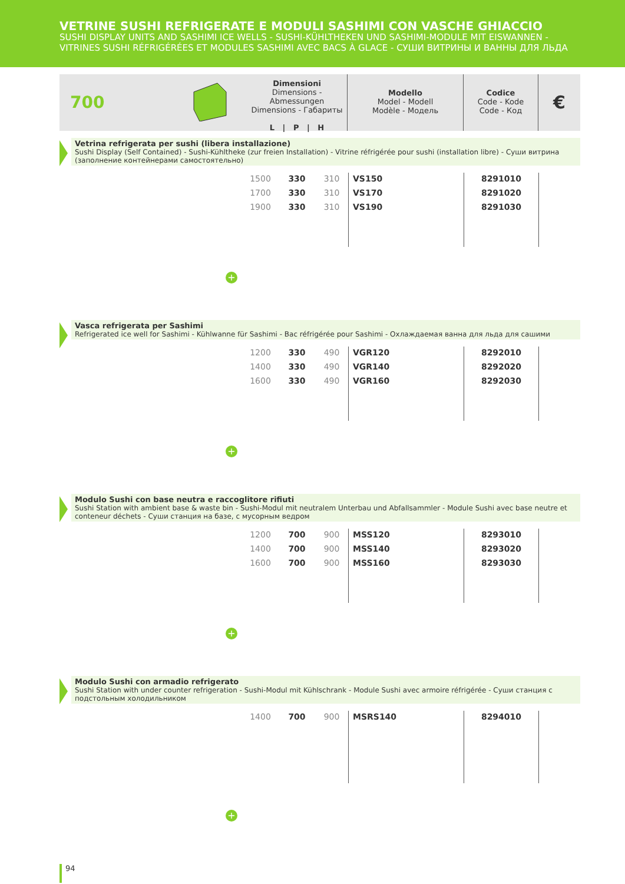VETRINE SUSHI REFRIGERATE E MODULI SASHIMI CON VASCHE GHIACCIO
SUSHI DISPLAY UNITS AND SASHIMI ICE WELLS - SUSHI-KÜHLTHEKEN UND SASHIMI-MODULE MIT EISWANNEN - VITRINES SUSHI RÉFRIGÉRÉES ET MODULES SASHIMI AVEC BACS À GLACE - СУШИ ВИТРИНЫ И ВАННЫ ДЛЯ ЛЬДА
700
Dimensioni
Dimensions - Abmessungen
Dimensions - Габариты
L | P | H
Modello
Model - Modell
Modèle - Модель
Codice
Code - Kode
Code - Код
€
Vetrina refrigerata per sushi (libera installazione)
Sushi Display (Self Contained) - Sushi-Kühltheke (zur freien Installation) - Vitrine réfrigérée pour sushi (installation libre) - Суши витрина (заполнение контейнерами самостоятельно)
+
| 1500 | 330 | 310 | VS150 | 8291010 |
| 1700 | 330 | 310 | VS170 | 8291020 |
| 1900 | 330 | 310 | VS190 | 8291030 |
Vasca refrigerata per Sashimi
Refrigerated ice well for Sashimi - Kühlwanne für Sashimi - Bac réfrigérée pour Sashimi - Охлаждаемая ванна для льда для сашими
+
| 1200 | 330 | 490 | VGR120 | 8292010 |
| 1400 | 330 | 490 | VGR140 | 8292020 |
| 1600 | 330 | 490 | VGR160 | 8292030 |
Modulo Sushi con base neutra e raccoglitore rifiuti
Sushi Station with ambient base & waste bin - Sushi-Modul mit neutralem Unterbau und Abfallsammler - Module Sushi avec base neutre et conteneur déchets - Суши станция на базе, с мусорным ведром
+
| 1200 | 700 | 900 | MSS120 | 8293010 |
| 1400 | 700 | 900 | MSS140 | 8293020 |
| 1600 | 700 | 900 | MSS160 | 8293030 |
Modulo Sushi con armadio refrigerato
Sushi Station with under counter refrigeration - Sushi-Modul mit Kühlschrank - Module Sushi avec armoire réfrigérée - Суши станция с подстольным холодильником
+
| 1400 | 700 | 900 | MSRS140 | 8294010 |
94